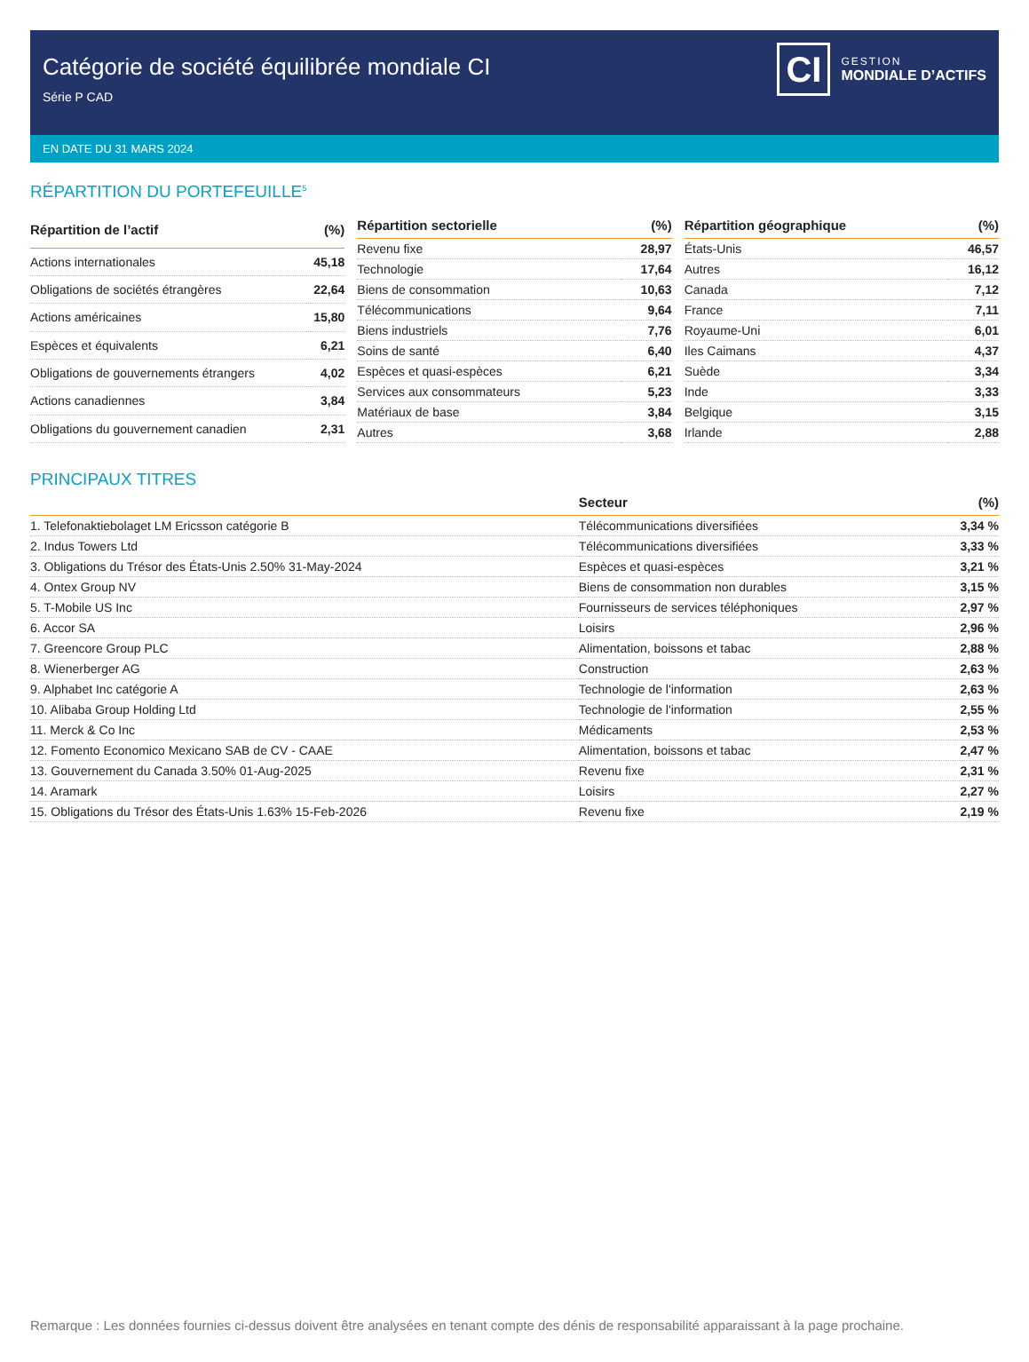Catégorie de société équilibrée mondiale CI
Série P CAD
CI
GESTION
MONDIALE D’ACTIFS
EN DATE DU 31 MARS 2024
RÉPARTITION DU PORTEFEUILLE<sup>5</sup>
| Répartition de l’actif | (%) |
| --- | --- |
| Actions internationales | 45,18 |
| Obligations de sociétés étrangères | 22,64 |
| Actions américaines | 15,80 |
| Espèces et équivalents | 6,21 |
| Obligations de gouvernements étrangers | 4,02 |
| Actions canadiennes | 3,84 |
| Obligations du gouvernement canadien | 2,31 |
| Répartition sectorielle | (%) |
| --- | --- |
| Revenu fixe | 28,97 |
| Technologie | 17,64 |
| Biens de consommation | 10,63 |
| Télécommunications | 9,64 |
| Biens industriels | 7,76 |
| Soins de santé | 6,40 |
| Espèces et quasi-espèces | 6,21 |
| Services aux consommateurs | 5,23 |
| Matériaux de base | 3,84 |
| Autres | 3,68 |
| Répartition géographique | (%) |
| --- | --- |
| États-Unis | 46,57 |
| Autres | 16,12 |
| Canada | 7,12 |
| France | 7,11 |
| Royaume-Uni | 6,01 |
| Iles Caimans | 4,37 |
| Suède | 3,34 |
| Inde | 3,33 |
| Belgique | 3,15 |
| Irlande | 2,88 |
PRINCIPAUX TITRES
| | Secteur | (%) |
| --- | --- | --- |
| 1. Telefonaktiebolaget LM Ericsson catégorie B | Télécommunications diversifiées | 3,34 % |
| 2. Indus Towers Ltd | Télécommunications diversifiées | 3,33 % |
| 3. Obligations du Trésor des États-Unis 2.50% 31-May-2024 | Espèces et quasi-espèces | 3,21 % |
| 4. Ontex Group NV | Biens de consommation non durables | 3,15 % |
| 5. T-Mobile US Inc | Fournisseurs de services téléphoniques | 2,97 % |
| 6. Accor SA | Loisirs | 2,96 % |
| 7. Greencore Group PLC | Alimentation, boissons et tabac | 2,88 % |
| 8. Wienerberger AG | Construction | 2,63 % |
| 9. Alphabet Inc catégorie A | Technologie de l'information | 2,63 % |
| 10. Alibaba Group Holding Ltd | Technologie de l'information | 2,55 % |
| 11. Merck & Co Inc | Médicaments | 2,53 % |
| 12. Fomento Economico Mexicano SAB de CV - CAAE | Alimentation, boissons et tabac | 2,47 % |
| 13. Gouvernement du Canada 3.50% 01-Aug-2025 | Revenu fixe | 2,31 % |
| 14. Aramark | Loisirs | 2,27 % |
| 15. Obligations du Trésor des États-Unis 1.63% 15-Feb-2026 | Revenu fixe | 2,19 % |
Remarque : Les données fournies ci-dessus doivent être analysées en tenant compte des dénis de responsabilité apparaissant à la page prochaine.